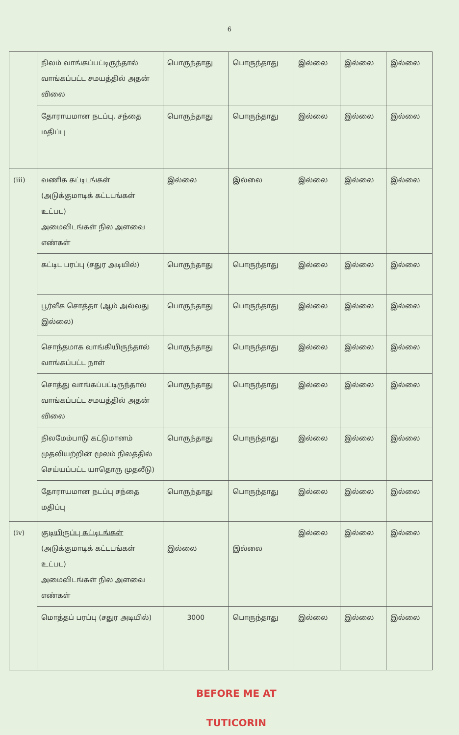6
| | நிலம் வாங்கப்பட்டிருந்தால் வாங்கப்பட்ட சமயத்தில் அதன் விலை | பொருந்தாது | பொருந்தாது | இல்லை | இல்லை | இல்லை |
| | தோராயமான நடப்பு, சந்தை மதிப்பு | பொருந்தாது | பொருந்தாது | இல்லை | இல்லை | இல்லை |
| (iii) | வணிக கட்டிடங்கள் (அடுக்குமாடிக் கட்டடங்கள் உட்பட) அமைவிடங்கள் நில அளவை எண்கள் | இல்லை | இல்லை | இல்லை | இல்லை | இல்லை |
| | கட்டிட பரப்பு (சதுர அடியில்) | பொருந்தாது | பொருந்தாது | இல்லை | இல்லை | இல்லை |
| | பூர்வீக சொத்தா (ஆம் அல்லது இல்லை) | பொருந்தாது | பொருந்தாது | இல்லை | இல்லை | இல்லை |
| | சொந்தமாக வாங்கியிருந்தால் வாங்கப்பட்ட நாள் | பொருந்தாது | பொருந்தாது | இல்லை | இல்லை | இல்லை |
| | சொத்து வாங்கப்பட்டிருந்தால் வாங்கப்பட்ட சமயத்தில் அதன் விலை | பொருந்தாது | பொருந்தாது | இல்லை | இல்லை | இல்லை |
| | நிலமேம்பாடு கட்டுமானம் முதலியற்றின் மூலம் நிலத்தில் செய்யப்பட்ட யாதொரு முதலீடு) | பொருந்தாது | பொருந்தாது | இல்லை | இல்லை | இல்லை |
| | தோராயமான நடப்பு சந்தை மதிப்பு | பொருந்தாது | பொருந்தாது | இல்லை | இல்லை | இல்லை |
| (iv) | குடியிருப்பு கட்டிடங்கள் (அடுக்குமாடிக் கட்டடங்கள் உட்பட) அமைவிடங்கள் நில அளவை எண்கள் | இல்லை | இல்லை | இல்லை | இல்லை | இல்லை |
| | மொத்தப் பரப்பு (சதுர அடியில்) | 3000 | பொருந்தாது | இல்லை | இல்லை | இல்லை |
BEFORE ME AT
TUTICORIN